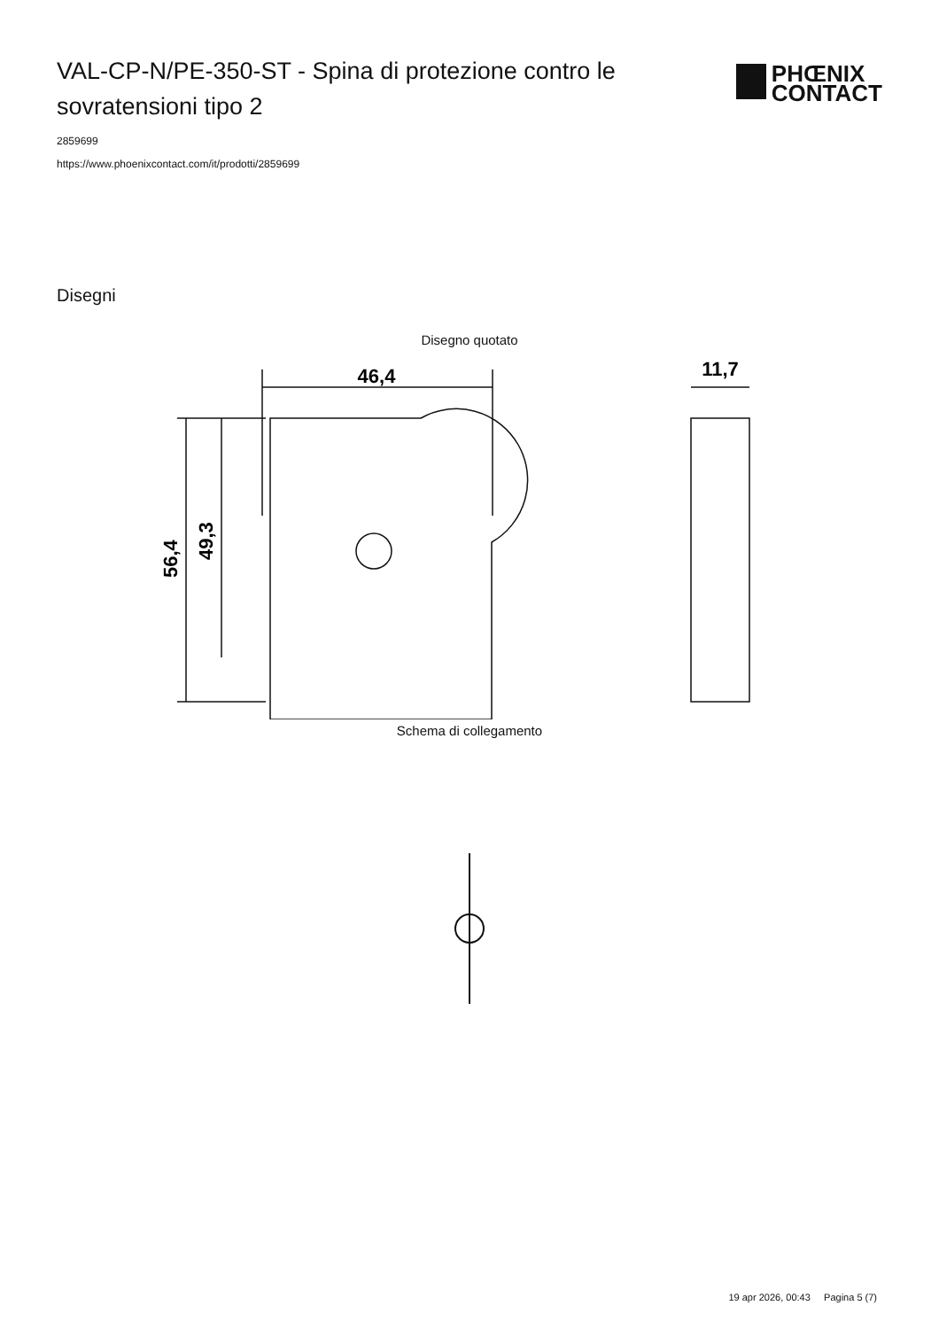VAL-CP-N/PE-350-ST - Spina di protezione contro le sovratensioni tipo 2
PHŒNIX
CONTACT
2859699
https://www.phoenixcontact.com/it/prodotti/2859699
Disegni
Disegno quotato
46,4
11,7
56,4
49,3
Schema di collegamento
19 apr 2026, 00:43 Pagina 5 (7)